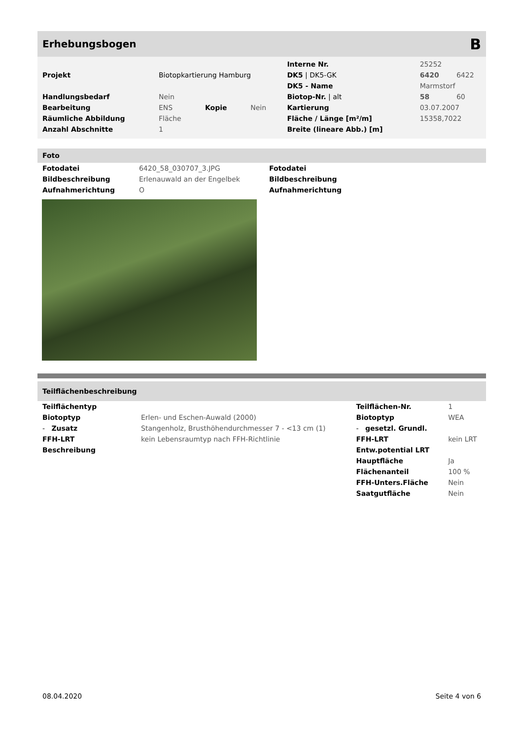Erhebungsbogen B
| | | | | Interne Nr. | 25252 | |
| Projekt | Biotopkartierung Hamburg | | | DK5 / DK5-GK | 6420 | 6422 |
| | | | | DK5 - Name | Marmstorf | |
| Handlungsbedarf | Nein | | | Biotop-Nr. / alt | 58 | 60 |
| Bearbeitung | ENS | Kopie | Nein | Kartierung | 03.07.2007 | |
| Räumliche Abbildung | Fläche | | | Fläche / Länge [m²/m] | 15358,7022 | |
| Anzahl Abschnitte | 1 | | | Breite (lineare Abb.) [m] | | |
Foto
| Fotodatei | 6420_58_030707_3.JPG |
| Bildbeschreibung | Erlenauwald an der Engelbek |
| Aufnahmerichtung | O |
| Fotodatei |
| Bildbeschreibung |
| Aufnahmerichtung |
Teilflächenbeschreibung
| Teilflächentyp | | Teilflächen-Nr. | 1 |
| Biotoptyp | Erlen- und Eschen-Auwald (2000) | Biotoptyp | WEA |
| - Zusatz | Stangenholz, Brusthöhendurchmesser 7 - <13 cm (1) | - gesetzl. Grundl. | |
| FFH-LRT | kein Lebensraumtyp nach FFH-Richtlinie | FFH-LRT | kein LRT |
| Beschreibung | | Entw.potential LRT | |
| | | Hauptfläche | Ja |
| | | Flächenanteil | 100 % |
| | | FFH-Unters.Fläche | Nein |
| | | Saatgutfläche | Nein |
08.04.2020 Seite 4 von 6